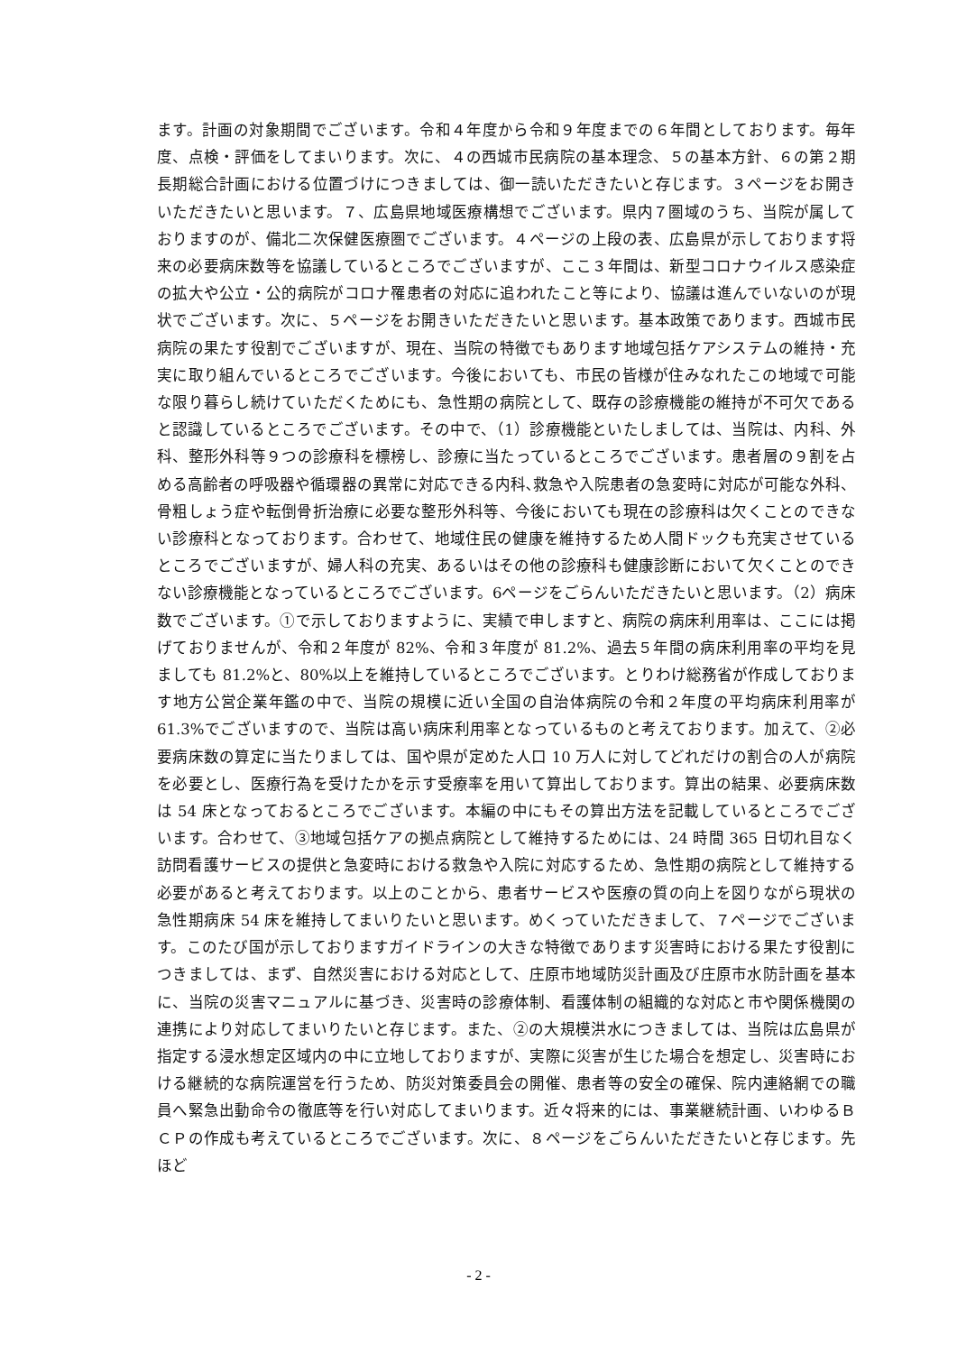ます。計画の対象期間でございます。令和４年度から令和９年度までの６年間としております。毎年度、点検・評価をしてまいります。次に、４の西城市民病院の基本理念、５の基本方針、６の第２期長期総合計画における位置づけにつきましては、御一読いただきたいと存じます。３ページをお開きいただきたいと思います。７、広島県地域医療構想でございます。県内７圏域のうち、当院が属しておりますのが、備北二次保健医療圏でございます。４ページの上段の表、広島県が示しております将来の必要病床数等を協議しているところでございますが、ここ３年間は、新型コロナウイルス感染症の拡大や公立・公的病院がコロナ罹患者の対応に追われたこと等により、協議は進んでいないのが現状でございます。次に、５ページをお開きいただきたいと思います。基本政策であります。西城市民病院の果たす役割でございますが、現在、当院の特徴でもあります地域包括ケアシステムの維持・充実に取り組んでいるところでございます。今後においても、市民の皆様が住みなれたこの地域で可能な限り暮らし続けていただくためにも、急性期の病院として、既存の診療機能の維持が不可欠であると認識しているところでございます。その中で、（1）診療機能といたしましては、当院は、内科、外科、整形外科等９つの診療科を標榜し、診療に当たっているところでございます。患者層の９割を占める高齢者の呼吸器や循環器の異常に対応できる内科､救急や入院患者の急変時に対応が可能な外科、骨粗しょう症や転倒骨折治療に必要な整形外科等、今後においても現在の診療科は欠くことのできない診療科となっております。合わせて、地域住民の健康を維持するため人間ドックも充実させているところでございますが、婦人科の充実、あるいはその他の診療科も健康診断において欠くことのできない診療機能となっているところでございます。6ページをごらんいただきたいと思います。（2）病床数でございます。①で示しておりますように、実績で申しますと、病院の病床利用率は、ここには掲げておりませんが、令和２年度が 82%、令和３年度が 81.2%、過去５年間の病床利用率の平均を見ましても 81.2%と、80%以上を維持しているところでございます。とりわけ総務省が作成しております地方公営企業年鑑の中で、当院の規模に近い全国の自治体病院の令和２年度の平均病床利用率が 61.3%でございますので、当院は高い病床利用率となっているものと考えております。加えて、②必要病床数の算定に当たりましては、国や県が定めた人口 10 万人に対してどれだけの割合の人が病院を必要とし、医療行為を受けたかを示す受療率を用いて算出しております。算出の結果、必要病床数は 54 床となっておるところでございます。本編の中にもその算出方法を記載しているところでございます。合わせて、③地域包括ケアの拠点病院として維持するためには、24 時間 365 日切れ目なく訪問看護サービスの提供と急変時における救急や入院に対応するため、急性期の病院として維持する必要があると考えております。以上のことから、患者サービスや医療の質の向上を図りながら現状の急性期病床 54 床を維持してまいりたいと思います。めくっていただきまして、７ページでございます。このたび国が示しておりますガイドラインの大きな特徴であります災害時における果たす役割につきましては、まず、自然災害における対応として、庄原市地域防災計画及び庄原市水防計画を基本に、当院の災害マニュアルに基づき、災害時の診療体制、看護体制の組織的な対応と市や関係機関の連携により対応してまいりたいと存じます。また、②の大規模洪水につきましては、当院は広島県が指定する浸水想定区域内の中に立地しておりますが、実際に災害が生じた場合を想定し、災害時における継続的な病院運営を行うため、防災対策委員会の開催、患者等の安全の確保、院内連絡網での職員へ緊急出動命令の徹底等を行い対応してまいります。近々将来的には、事業継続計画、いわゆるＢＣＰの作成も考えているところでございます。次に、８ページをごらんいただきたいと存じます。先ほど
- 2 -